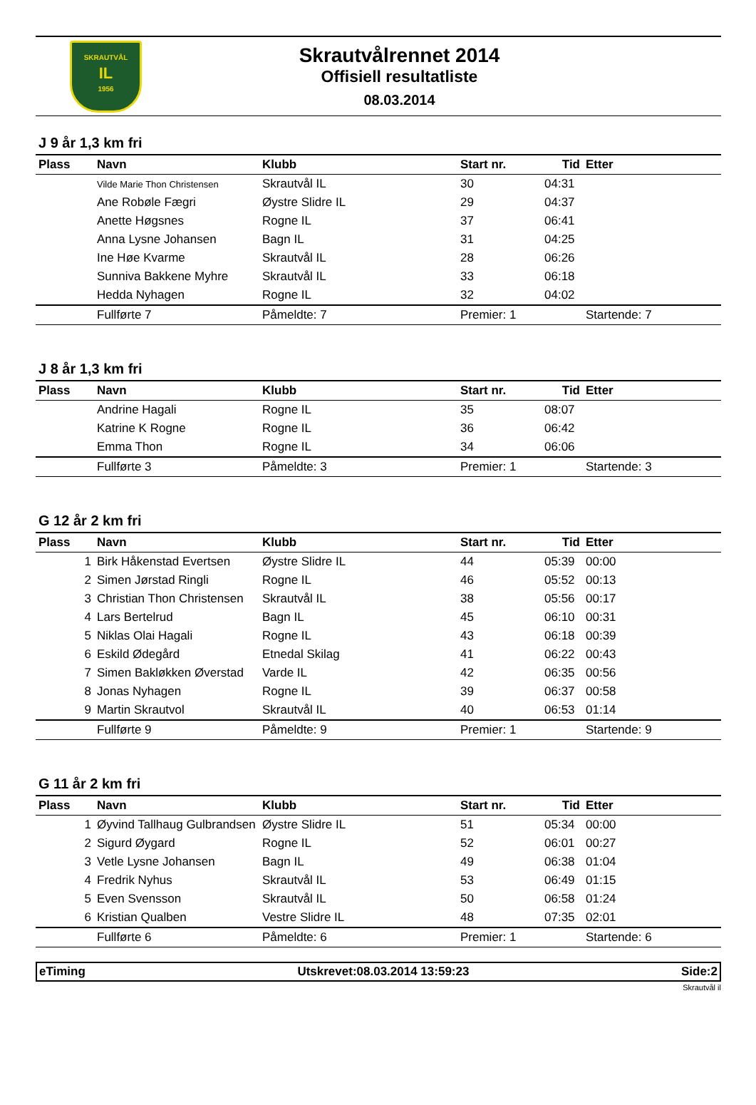SKRAUTVÅL
IL
1956
Skrautvålrennet 2014
Offisiell resultatliste
08.03.2014
J 9 år 1,3 km fri
| Plass | Navn | Klubb | Start nr. | Tid | Etter |
| --- | --- | --- | --- | --- | --- |
| | Vilde Marie Thon Christensen | Skrautvål IL | 30 | 04:31 | |
| | Ane Robøle Fægri | Øystre Slidre IL | 29 | 04:37 | |
| | Anette Høgsnes | Rogne IL | 37 | 06:41 | |
| | Anna Lysne Johansen | Bagn IL | 31 | 04:25 | |
| | Ine Høe Kvarme | Skrautvål IL | 28 | 06:26 | |
| | Sunniva Bakkene Myhre | Skrautvål IL | 33 | 06:18 | |
| | Hedda Nyhagen | Rogne IL | 32 | 04:02 | |
| | Fullførte 7 | Påmeldte: 7 | Premier: 1 | | Startende: 7 |
J 8 år 1,3 km fri
| Plass | Navn | Klubb | Start nr. | Tid | Etter |
| --- | --- | --- | --- | --- | --- |
| | Andrine Hagali | Rogne IL | 35 | 08:07 | |
| | Katrine K Rogne | Rogne IL | 36 | 06:42 | |
| | Emma Thon | Rogne IL | 34 | 06:06 | |
| | Fullførte 3 | Påmeldte: 3 | Premier: 1 | | Startende: 3 |
G 12 år 2 km fri
| Plass | Navn | Klubb | Start nr. | Tid | Etter |
| --- | --- | --- | --- | --- | --- |
| 1 | Birk Håkenstad Evertsen | Øystre Slidre IL | 44 | 05:39 | 00:00 |
| 2 | Simen Jørstad Ringli | Rogne IL | 46 | 05:52 | 00:13 |
| 3 | Christian Thon Christensen | Skrautvål IL | 38 | 05:56 | 00:17 |
| 4 | Lars Bertelrud | Bagn IL | 45 | 06:10 | 00:31 |
| 5 | Niklas Olai Hagali | Rogne IL | 43 | 06:18 | 00:39 |
| 6 | Eskild Ødegård | Etnedal Skilag | 41 | 06:22 | 00:43 |
| 7 | Simen Bakløkken Øverstad | Varde IL | 42 | 06:35 | 00:56 |
| 8 | Jonas Nyhagen | Rogne IL | 39 | 06:37 | 00:58 |
| 9 | Martin Skrautvol | Skrautvål IL | 40 | 06:53 | 01:14 |
| | Fullførte 9 | Påmeldte: 9 | Premier: 1 | | Startende: 9 |
G 11 år 2 km fri
| Plass | Navn | Klubb | Start nr. | Tid | Etter |
| --- | --- | --- | --- | --- | --- |
| 1 | Øyvind Tallhaug Gulbrandsen | Øystre Slidre IL | 51 | 05:34 | 00:00 |
| 2 | Sigurd Øygard | Rogne IL | 52 | 06:01 | 00:27 |
| 3 | Vetle Lysne Johansen | Bagn IL | 49 | 06:38 | 01:04 |
| 4 | Fredrik Nyhus | Skrautvål IL | 53 | 06:49 | 01:15 |
| 5 | Even Svensson | Skrautvål IL | 50 | 06:58 | 01:24 |
| 6 | Kristian Qualben | Vestre Slidre IL | 48 | 07:35 | 02:01 |
| | Fullførte 6 | Påmeldte: 6 | Premier: 1 | | Startende: 6 |
eTiming Utskrevet:08.03.2014 13:59:23 Side:2
Skrautvål il